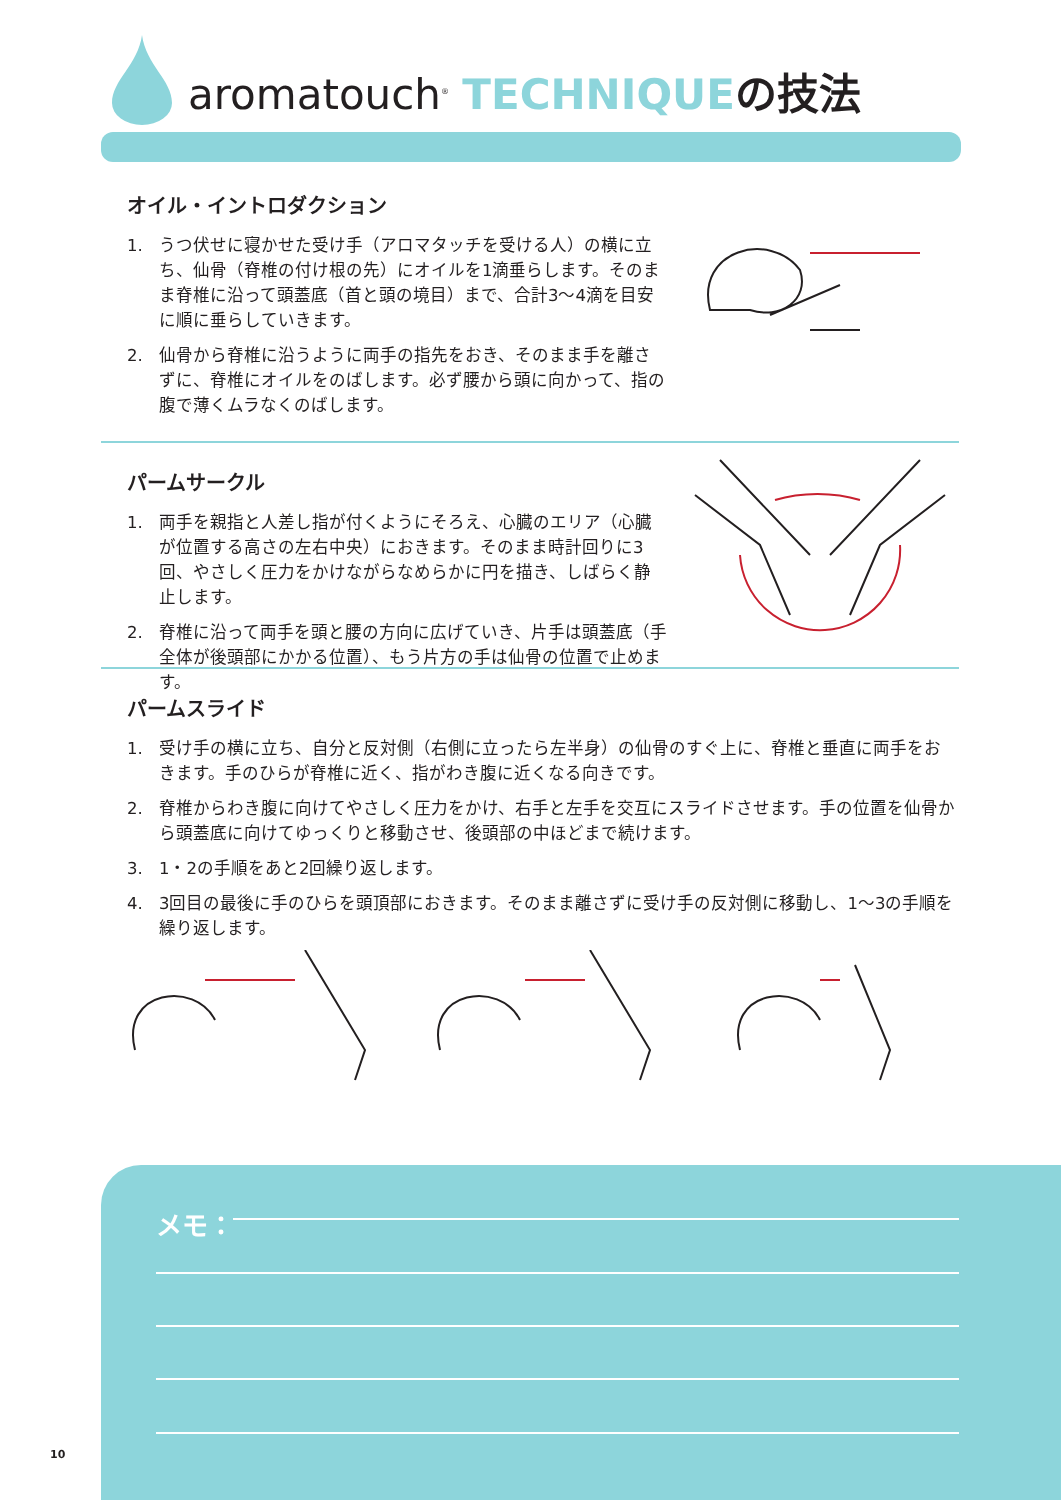aromatouch<sup>®</sup> TECHNIQUE の技法
オイル・イントロダクション
1. うつ伏せに寝かせた受け手（アロマタッチを受ける人）の横に立ち、仙骨（脊椎の付け根の先）にオイルを1滴垂らします。そのまま脊椎に沿って頭蓋底（首と頭の境目）まで、合計3〜4滴を目安に順に垂らしていきます。
2. 仙骨から脊椎に沿うように両手の指先をおき、そのまま手を離さずに、脊椎にオイルをのばします。必ず腰から頭に向かって、指の腹で薄くムラなくのばします。
パームサークル
1. 両手を親指と人差し指が付くようにそろえ、心臓のエリア（心臓が位置する高さの左右中央）におきます。そのまま時計回りに3回、やさしく圧力をかけながらなめらかに円を描き、しばらく静止します。
2. 脊椎に沿って両手を頭と腰の方向に広げていき、片手は頭蓋底（手全体が後頭部にかかる位置）、もう片方の手は仙骨の位置で止めます。
パームスライド
1. 受け手の横に立ち、自分と反対側（右側に立ったら左半身）の仙骨のすぐ上に、脊椎と垂直に両手をおきます。手のひらが脊椎に近く、指がわき腹に近くなる向きです。
2. 脊椎からわき腹に向けてやさしく圧力をかけ、右手と左手を交互にスライドさせます。手の位置を仙骨から頭蓋底に向けてゆっくりと移動させ、後頭部の中ほどまで続けます。
3. 1・2の手順をあと2回繰り返します。
4. 3回目の最後に手のひらを頭頂部におきます。そのまま離さずに受け手の反対側に移動し、1〜3の手順を繰り返します。
メモ：
10